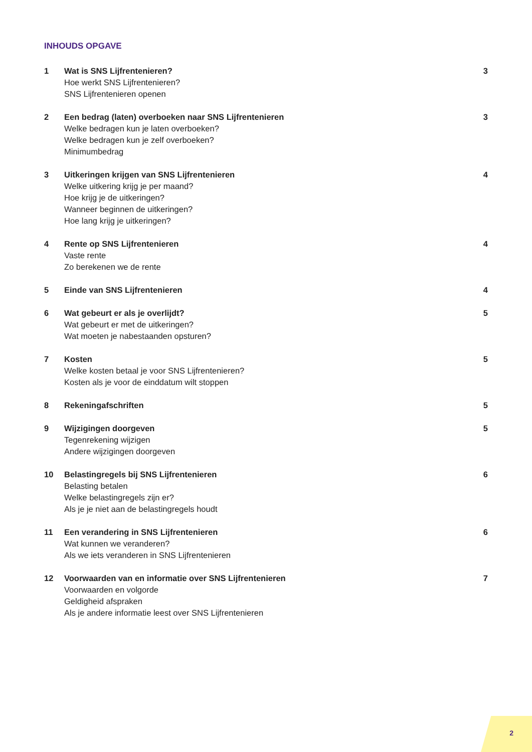INHOUDS OPGAVE
1 Wat is SNS Lijfrentenieren?
Hoe werkt SNS Lijfrentenieren?
SNS Lijfrentenieren openen
3
2 Een bedrag (laten) overboeken naar SNS Lijfrentenieren
Welke bedragen kun je laten overboeken?
Welke bedragen kun je zelf overboeken?
Minimumbedrag
3
3 Uitkeringen krijgen van SNS Lijfrentenieren
Welke uitkering krijg je per maand?
Hoe krijg je de uitkeringen?
Wanneer beginnen de uitkeringen?
Hoe lang krijg je uitkeringen?
4
4 Rente op SNS Lijfrentenieren
Vaste rente
Zo berekenen we de rente
4
5 Einde van SNS Lijfrentenieren 4
6 Wat gebeurt er als je overlijdt?
Wat gebeurt er met de uitkeringen?
Wat moeten je nabestaanden opsturen?
5
7 Kosten
Welke kosten betaal je voor SNS Lijfrentenieren?
Kosten als je voor de einddatum wilt stoppen
5
8 Rekeningafschriften 5
9 Wijzigingen doorgeven
Tegenrekening wijzigen
Andere wijzigingen doorgeven
5
10 Belastingregels bij SNS Lijfrentenieren
Belasting betalen
Welke belastingregels zijn er?
Als je je niet aan de belastingregels houdt
6
11 Een verandering in SNS Lijfrentenieren
Wat kunnen we veranderen?
Als we iets veranderen in SNS Lijfrentenieren
6
12 Voorwaarden van en informatie over SNS Lijfrentenieren
Voorwaarden en volgorde
Geldigheid afspraken
Als je andere informatie leest over SNS Lijfrentenieren
7
2